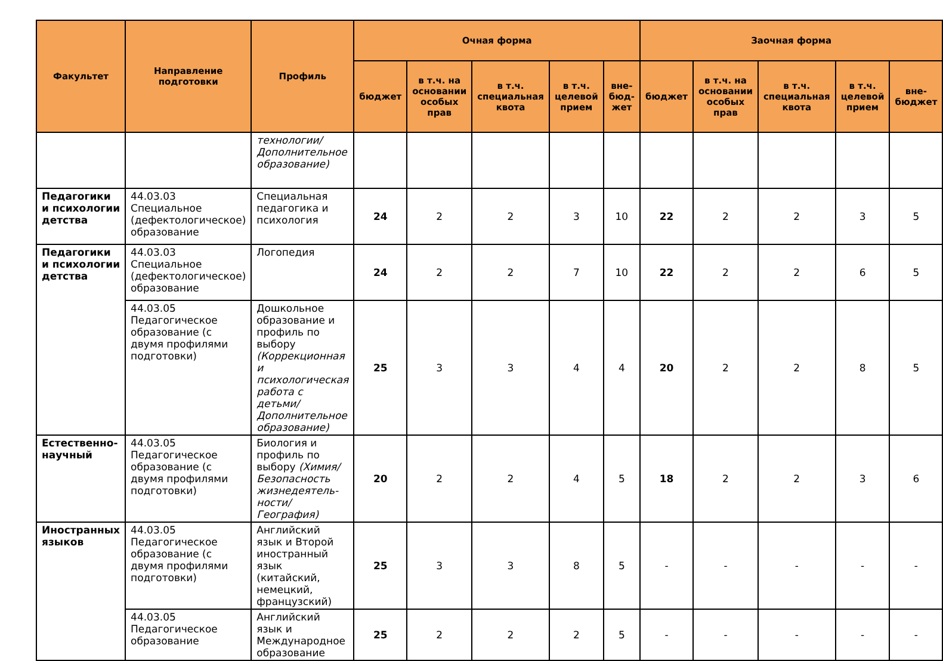| Факультет | Направление подготовки | Профиль | Очная форма | | | | | Заочная форма | | | | |
| --- | --- | --- | --- | --- | --- | --- | --- | --- | --- | --- | --- | --- |
| | | | бюджет | в т.ч. на основании особых прав | в т.ч. специальная квота | в т.ч. целевой прием | вне-бюд-жет | бюджет | в т.ч. на основании особых прав | в т.ч. специальная квота | в т.ч. целевой прием | вне-бюджет |
| | | технологии/ Дополнительное образование) | | | | | | | | | | |
| Педагогики и психологии детства | 44.03.03 Специальное (дефектологическое) образование | Специальная педагогика и психология | 24 | 2 | 2 | 3 | 10 | 22 | 2 | 2 | 3 | 5 |
| Педагогики и психологии детства | 44.03.03 Специальное (дефектологическое) образование | Логопедия | 24 | 2 | 2 | 7 | 10 | 22 | 2 | 2 | 6 | 5 |
| | 44.03.05 Педагогическое образование (с двумя профилями подготовки) | Дошкольное образование и профиль по выбору (Коррекционная и психологическая работа с детьми/ Дополнительное образование) | 25 | 3 | 3 | 4 | 4 | 20 | 2 | 2 | 8 | 5 |
| Естественно-научный | 44.03.05 Педагогическое образование (с двумя профилями подготовки) | Биология и профиль по выбору (Химия/ Безопасность жизнедеятель-ности/ География) | 20 | 2 | 2 | 4 | 5 | 18 | 2 | 2 | 3 | 6 |
| Иностранных языков | 44.03.05 Педагогическое образование (с двумя профилями подготовки) | Английский язык и Второй иностранный язык (китайский, немецкий, французский) | 25 | 3 | 3 | 8 | 5 | - | - | - | - | - |
| | 44.03.05 Педагогическое образование | Английский язык и Международное образование | 25 | 2 | 2 | 2 | 5 | - | - | - | - | - |